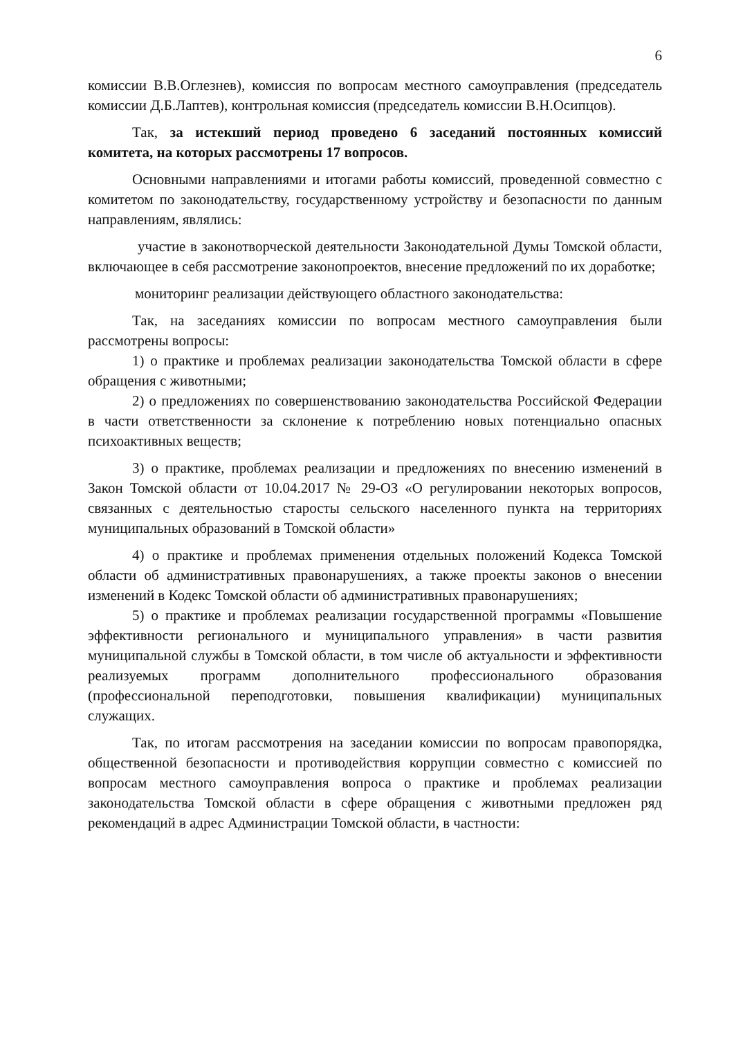6
комиссии В.В.Оглезнев), комиссия по вопросам местного самоуправления (председатель комиссии Д.Б.Лаптев), контрольная комиссия (председатель комиссии В.Н.Осипцов).
Так, за истекший период проведено 6 заседаний постоянных комиссий комитета, на которых рассмотрены 17 вопросов.
Основными направлениями и итогами работы комиссий, проведенной совместно с комитетом по законодательству, государственному устройству и безопасности по данным направлениям, являлись:
участие в законотворческой деятельности Законодательной Думы Томской области, включающее в себя рассмотрение законопроектов, внесение предложений по их доработке;
мониторинг реализации действующего областного законодательства:
Так, на заседаниях комиссии по вопросам местного самоуправления были рассмотрены вопросы:
1) о практике и проблемах реализации законодательства Томской области в сфере обращения с животными;
2) о предложениях по совершенствованию законодательства Российской Федерации в части ответственности за склонение к потреблению новых потенциально опасных психоактивных веществ;
3) о практике, проблемах реализации и предложениях по внесению изменений в Закон Томской области от 10.04.2017 № 29-ОЗ «О регулировании некоторых вопросов, связанных с деятельностью старосты сельского населенного пункта на территориях муниципальных образований в Томской области»
4) о практике и проблемах применения отдельных положений Кодекса Томской области об административных правонарушениях, а также проекты законов о внесении изменений в Кодекс Томской области об административных правонарушениях;
5) о практике и проблемах реализации государственной программы «Повышение эффективности регионального и муниципального управления» в части развития муниципальной службы в Томской области, в том числе об актуальности и эффективности реализуемых программ дополнительного профессионального образования (профессиональной переподготовки, повышения квалификации) муниципальных служащих.
Так, по итогам рассмотрения на заседании комиссии по вопросам правопорядка, общественной безопасности и противодействия коррупции совместно с комиссией по вопросам местного самоуправления вопроса о практике и проблемах реализации законодательства Томской области в сфере обращения с животными предложен ряд рекомендаций в адрес Администрации Томской области, в частности: